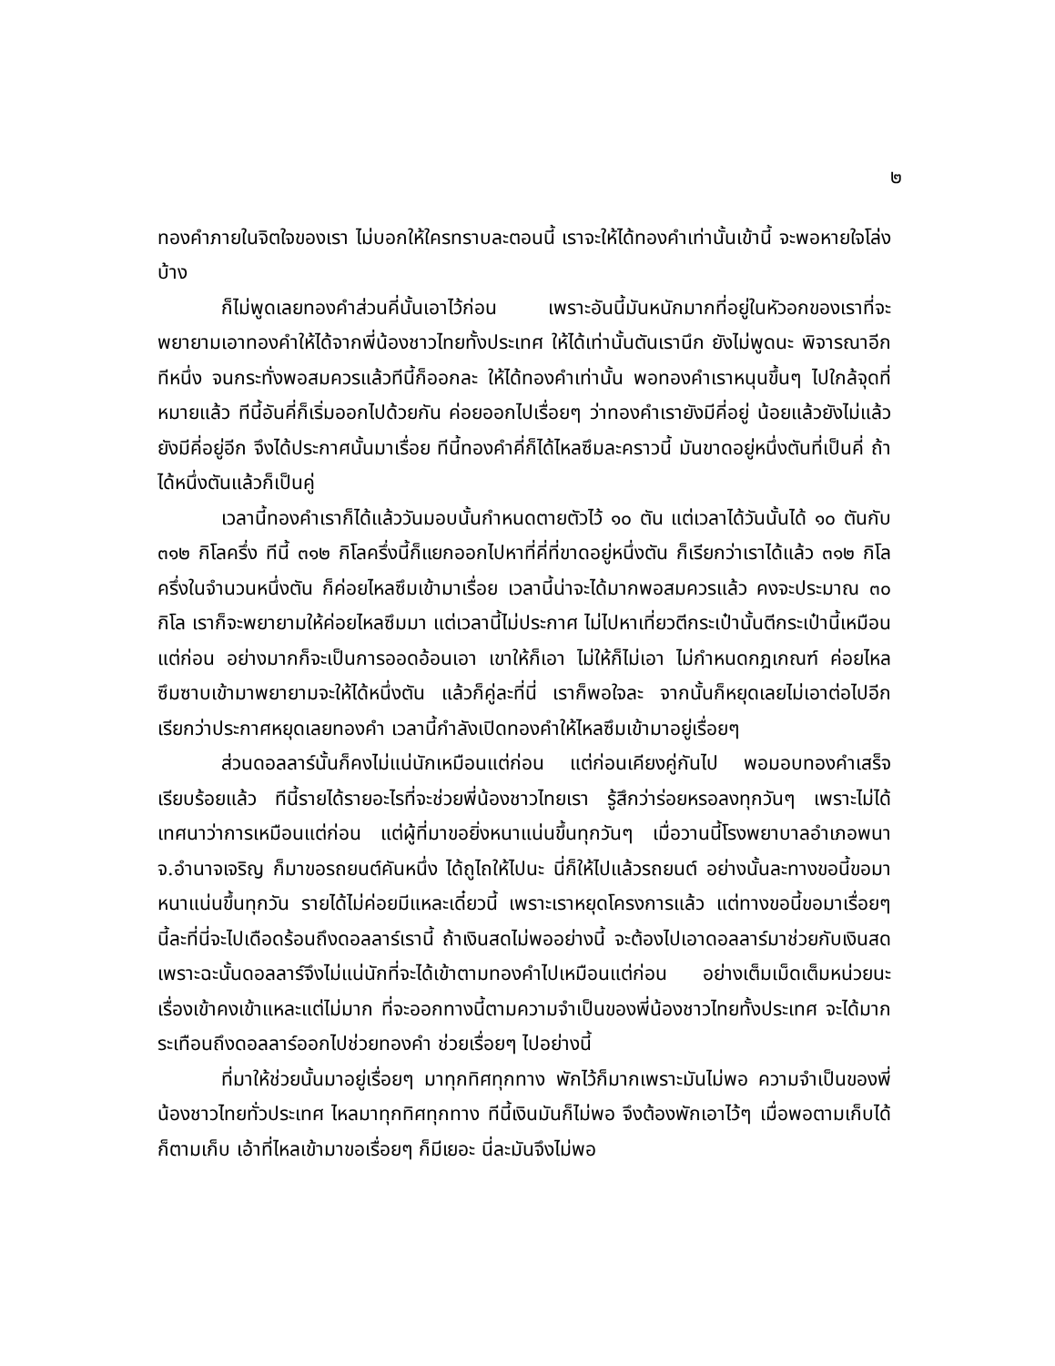๒
ทองคำภายในจิตใจของเรา ไม่บอกให้ใครทราบละตอนนี้ เราจะให้ได้ทองคำเท่านั้นเข้านี้ จะพอหายใจโล่งบ้าง
ก็ไม่พูดเลยทองคำส่วนคี่นั้นเอาไว้ก่อน เพราะอันนี้มันหนักมากที่อยู่ในหัวอกของเราที่จะพยายามเอาทองคำให้ได้จากพี่น้องชาวไทยทั้งประเทศ ให้ได้เท่านั้นตันเรานึก ยังไม่พูดนะ พิจารณาอีกทีหนึ่ง จนกระทั่งพอสมควรแล้วทีนี้ก็ออกละ ให้ได้ทองคำเท่านั้น พอทองคำเราหนุนขึ้นๆ ไปใกล้จุดที่หมายแล้ว ทีนี้อันคี่ก็เริ่มออกไปด้วยกัน ค่อยออกไปเรื่อยๆ ว่าทองคำเรายังมีคี่อยู่ น้อยแล้วยังไม่แล้วยังมีคี่อยู่อีก จึงได้ประกาศนั้นมาเรื่อย ทีนี้ทองคำคี่ก็ได้ไหลซึมละคราวนี้ มันขาดอยู่หนึ่งตันที่เป็นคี่ ถ้าได้หนึ่งตันแล้วก็เป็นคู่
เวลานี้ทองคำเราก็ได้แล้ววันมอบนั้นกำหนดตายตัวไว้ ๑๐ ตัน แต่เวลาได้วันนั้นได้ ๑๐ ตันกับ ๓๑๒ กิโลครึ่ง ทีนี้ ๓๑๒ กิโลครึ่งนี้ก็แยกออกไปหาที่คี่ที่ขาดอยู่หนึ่งตัน ก็เรียกว่าเราได้แล้ว ๓๑๒ กิโลครึ่งในจำนวนหนึ่งตัน ก็ค่อยไหลซึมเข้ามาเรื่อย เวลานี้น่าจะได้มากพอสมควรแล้ว คงจะประมาณ ๓๐ กิโล เราก็จะพยายามให้ค่อยไหลซึมมา แต่เวลานี้ไม่ประกาศ ไม่ไปหาเที่ยวตีกระเป๋านั้นตีกระเป๋านี้เหมือนแต่ก่อน อย่างมากก็จะเป็นการออดอ้อนเอา เขาให้ก็เอา ไม่ให้ก็ไม่เอา ไม่กำหนดกฎเกณฑ์ ค่อยไหลซึมซาบเข้ามาพยายามจะให้ได้หนึ่งตัน แล้วก็คู่ละที่นี่ เราก็พอใจละ จากนั้นก็หยุดเลยไม่เอาต่อไปอีก เรียกว่าประกาศหยุดเลยทองคำ เวลานี้กำลังเปิดทองคำให้ไหลซึมเข้ามาอยู่เรื่อยๆ
ส่วนดอลลาร์นั้นก็คงไม่แน่นักเหมือนแต่ก่อน แต่ก่อนเคียงคู่กันไป พอมอบทองคำเสร็จเรียบร้อยแล้ว ทีนี้รายได้รายอะไรที่จะช่วยพี่น้องชาวไทยเรา รู้สึกว่าร่อยหรอลงทุกวันๆ เพราะไม่ได้เทศนาว่าการเหมือนแต่ก่อน แต่ผู้ที่มาขอยิ่งหนาแน่นขึ้นทุกวันๆ เมื่อวานนี้โรงพยาบาลอำเภอพนา จ.อำนาจเจริญ ก็มาขอรถยนต์คันหนึ่ง ได้ถูไถให้ไปนะ นี่ก็ให้ไปแล้วรถยนต์ อย่างนั้นละทางขอนี้ขอมาหนาแน่นขึ้นทุกวัน รายได้ไม่ค่อยมีแหละเดี๋ยวนี้ เพราะเราหยุดโครงการแล้ว แต่ทางขอนี้ขอมาเรื่อยๆ นี้ละที่นี่จะไปเดือดร้อนถึงดอลลาร์เรานี้ ถ้าเงินสดไม่พออย่างนี้ จะต้องไปเอาดอลลาร์มาช่วยกับเงินสด เพราะฉะนั้นดอลลาร์จึงไม่แน่นักที่จะได้เข้าตามทองคำไปเหมือนแต่ก่อน อย่างเต็มเม็ดเต็มหน่วยนะ เรื่องเข้าคงเข้าแหละแต่ไม่มาก ที่จะออกทางนี้ตามความจำเป็นของพี่น้องชาวไทยทั้งประเทศ จะได้มากระเทือนถึงดอลลาร์ออกไปช่วยทองคำ ช่วยเรื่อยๆ ไปอย่างนี้
ที่มาให้ช่วยนั้นมาอยู่เรื่อยๆ มาทุกทิศทุกทาง พักไว้ก็มากเพราะมันไม่พอ ความจำเป็นของพี่น้องชาวไทยทั่วประเทศ ไหลมาทุกทิศทุกทาง ทีนี้เงินมันก็ไม่พอ จึงต้องพักเอาไว้ๆ เมื่อพอตามเก็บได้ก็ตามเก็บ เอ้าที่ไหลเข้ามาขอเรื่อยๆ ก็มีเยอะ นี่ละมันจึงไม่พอ